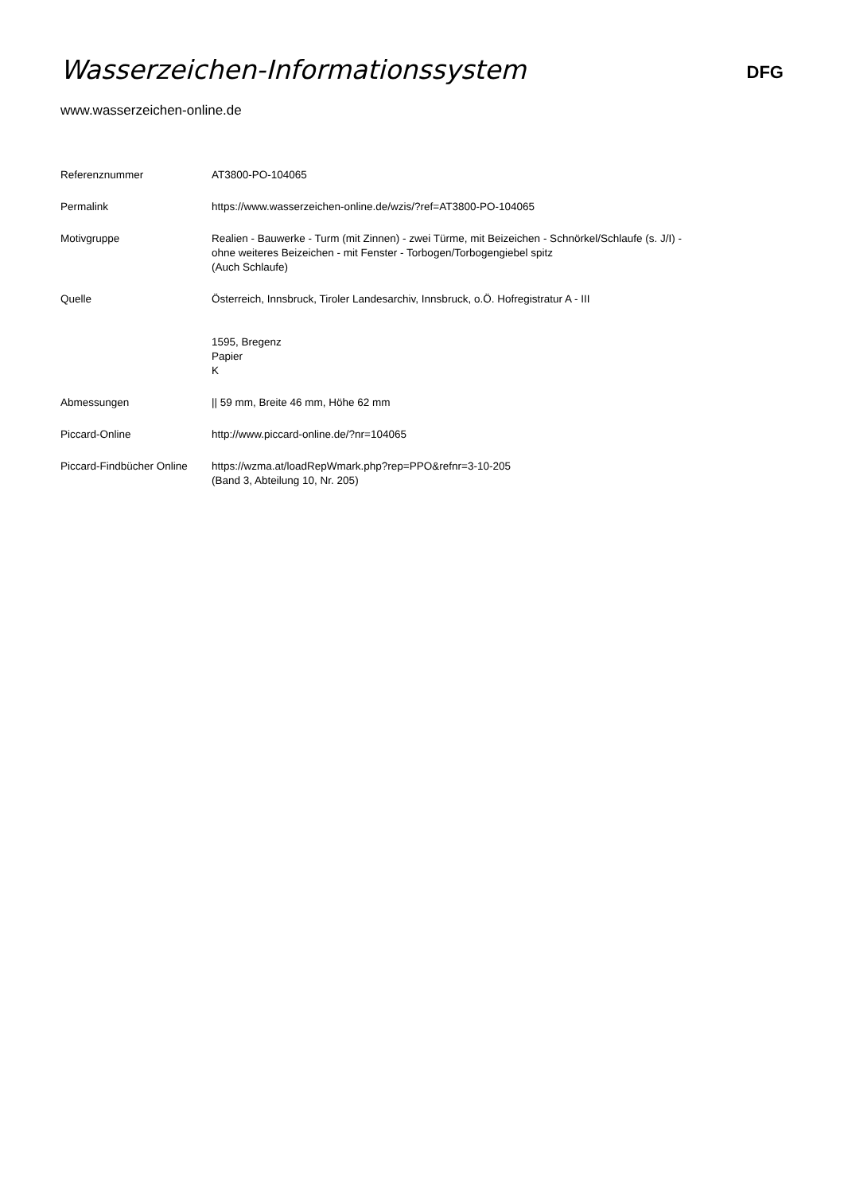Wasserzeichen-Informationssystem
DFG
www.wasserzeichen-online.de
| Referenznummer | AT3800-PO-104065 |
| Permalink | https://www.wasserzeichen-online.de/wzis/?ref=AT3800-PO-104065 |
| Motivgruppe | Realien - Bauwerke - Turm (mit Zinnen) - zwei Türme, mit Beizeichen - Schnörkel/Schlaufe (s. J/I) - ohne weiteres Beizeichen - mit Fenster - Torbogen/Torbogengiebel spitz (Auch Schlaufe) |
| Quelle | Österreich, Innsbruck, Tiroler Landesarchiv, Innsbruck, o.Ö. Hofregistratur A - III 1595, Bregenz Papier K |
| Abmessungen | // 59 mm, Breite 46 mm, Höhe 62 mm |
| Piccard-Online | http://www.piccard-online.de/?nr=104065 |
| Piccard-Findbücher Online | https://wzma.at/loadRepWmark.php?rep=PPO&refnr=3-10-205 (Band 3, Abteilung 10, Nr. 205) |